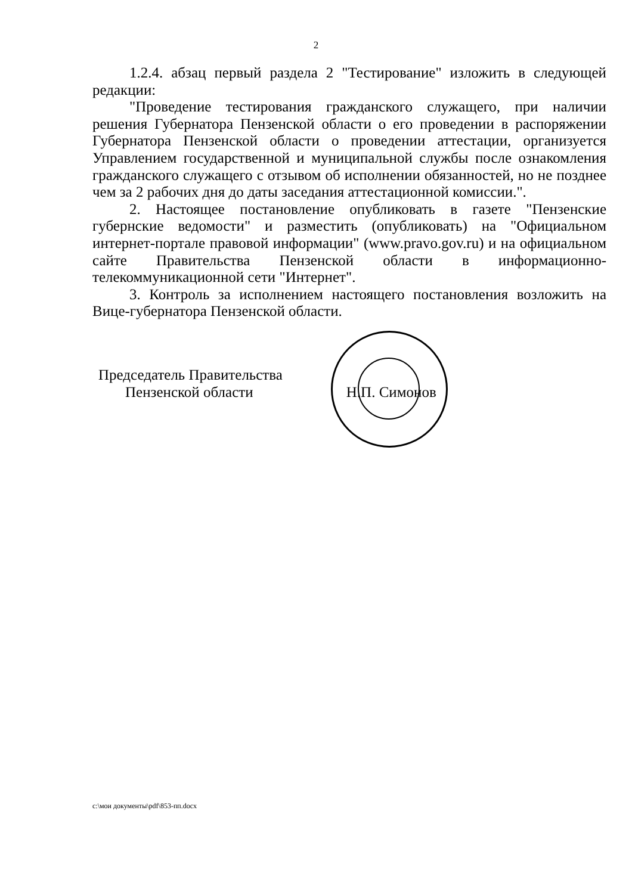2
1.2.4. абзац первый раздела 2 "Тестирование" изложить в следующей редакции:
"Проведение тестирования гражданского служащего, при наличии решения Губернатора Пензенской области о его проведении в распоряжении Губернатора Пензенской области о проведении аттестации, организуется Управлением государственной и муниципальной службы после ознакомления гражданского служащего с отзывом об исполнении обязанностей, но не позднее чем за 2 рабочих дня до даты заседания аттестационной комиссии.".
2. Настоящее постановление опубликовать в газете "Пензенские губернские ведомости" и разместить (опубликовать) на "Официальном интернет-портале правовой информации" (www.pravo.gov.ru) и на официальном сайте Правительства Пензенской области в информационно-телекоммуникационной сети "Интернет".
3. Контроль за исполнением настоящего постановления возложить на Вице-губернатора Пензенской области.
Председатель Правительства
Пензенской области Н.П. Симонов
c:\мои документы\pdf\853-пп.docx